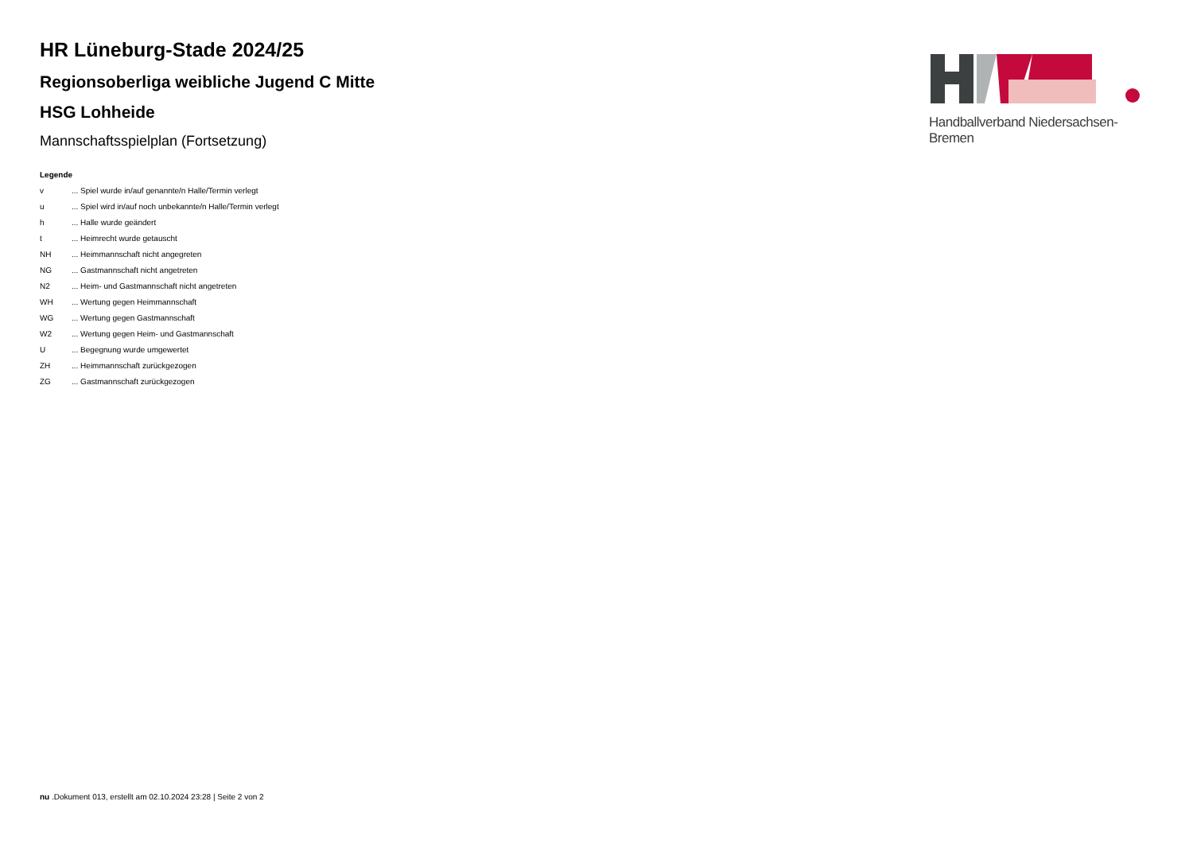HR Lüneburg-Stade 2024/25
Regionsoberliga weibliche Jugend C Mitte
HSG Lohheide
Mannschaftsspielplan (Fortsetzung)
Legende
| v | ... Spiel wurde in/auf genannte/n Halle/Termin verlegt |
| u | ... Spiel wird in/auf noch unbekannte/n Halle/Termin verlegt |
| h | ... Halle wurde geändert |
| t | ... Heimrecht wurde getauscht |
| NH | ... Heimmannschaft nicht angegreten |
| NG | ... Gastmannschaft nicht angetreten |
| N2 | ... Heim- und Gastmannschaft nicht angetreten |
| WH | ... Wertung gegen Heimmannschaft |
| WG | ... Wertung gegen Gastmannschaft |
| W2 | ... Wertung gegen Heim- und Gastmannschaft |
| U | ... Begegnung wurde umgewertet |
| ZH | ... Heimmannschaft zurückgezogen |
| ZG | ... Gastmannschaft zurückgezogen |
Handballverband Niedersachsen-Bremen
nu .Dokument 013, erstellt am 02.10.2024 23:28 | Seite 2 von 2